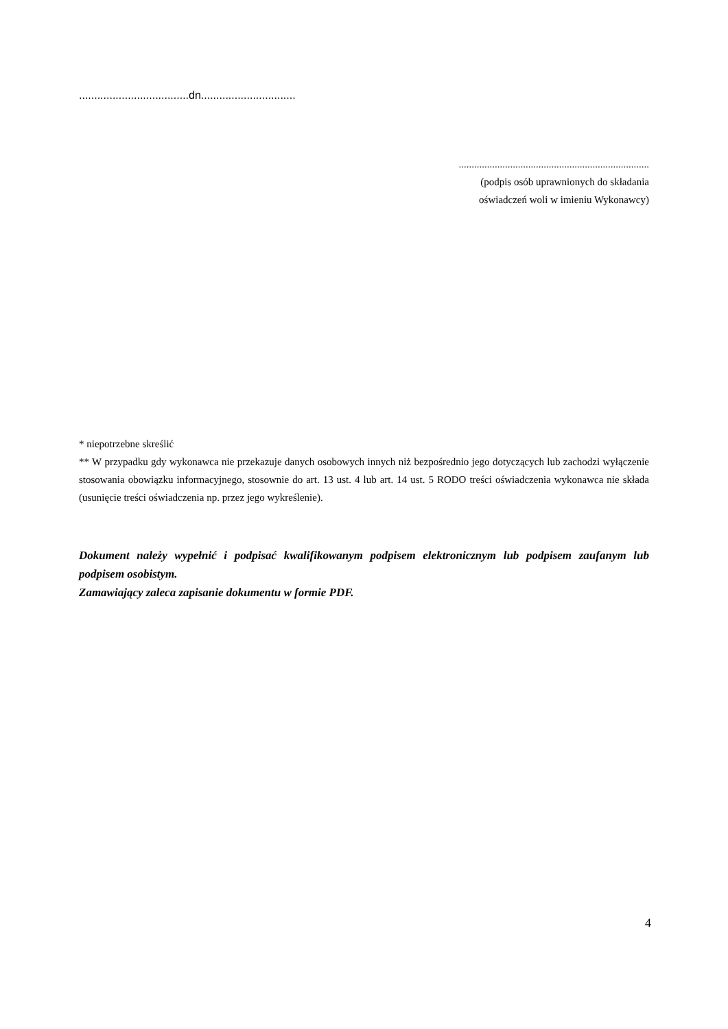....................................dn...............................
..........................................................................
(podpis osób uprawnionych do składania
oświadczeń woli w imieniu Wykonawcy)
* niepotrzebne skreślić
** W przypadku gdy wykonawca nie przekazuje danych osobowych innych niż bezpośrednio jego dotyczących lub zachodzi wyłączenie stosowania obowiązku informacyjnego, stosownie do art. 13 ust. 4 lub art. 14 ust. 5 RODO treści oświadczenia wykonawca nie składa (usunięcie treści oświadczenia np. przez jego wykreślenie).
Dokument należy wypełnić i podpisać kwalifikowanym podpisem elektronicznym lub podpisem zaufanym lub podpisem osobistym.
Zamawiający zaleca zapisanie dokumentu w formie PDF.
4